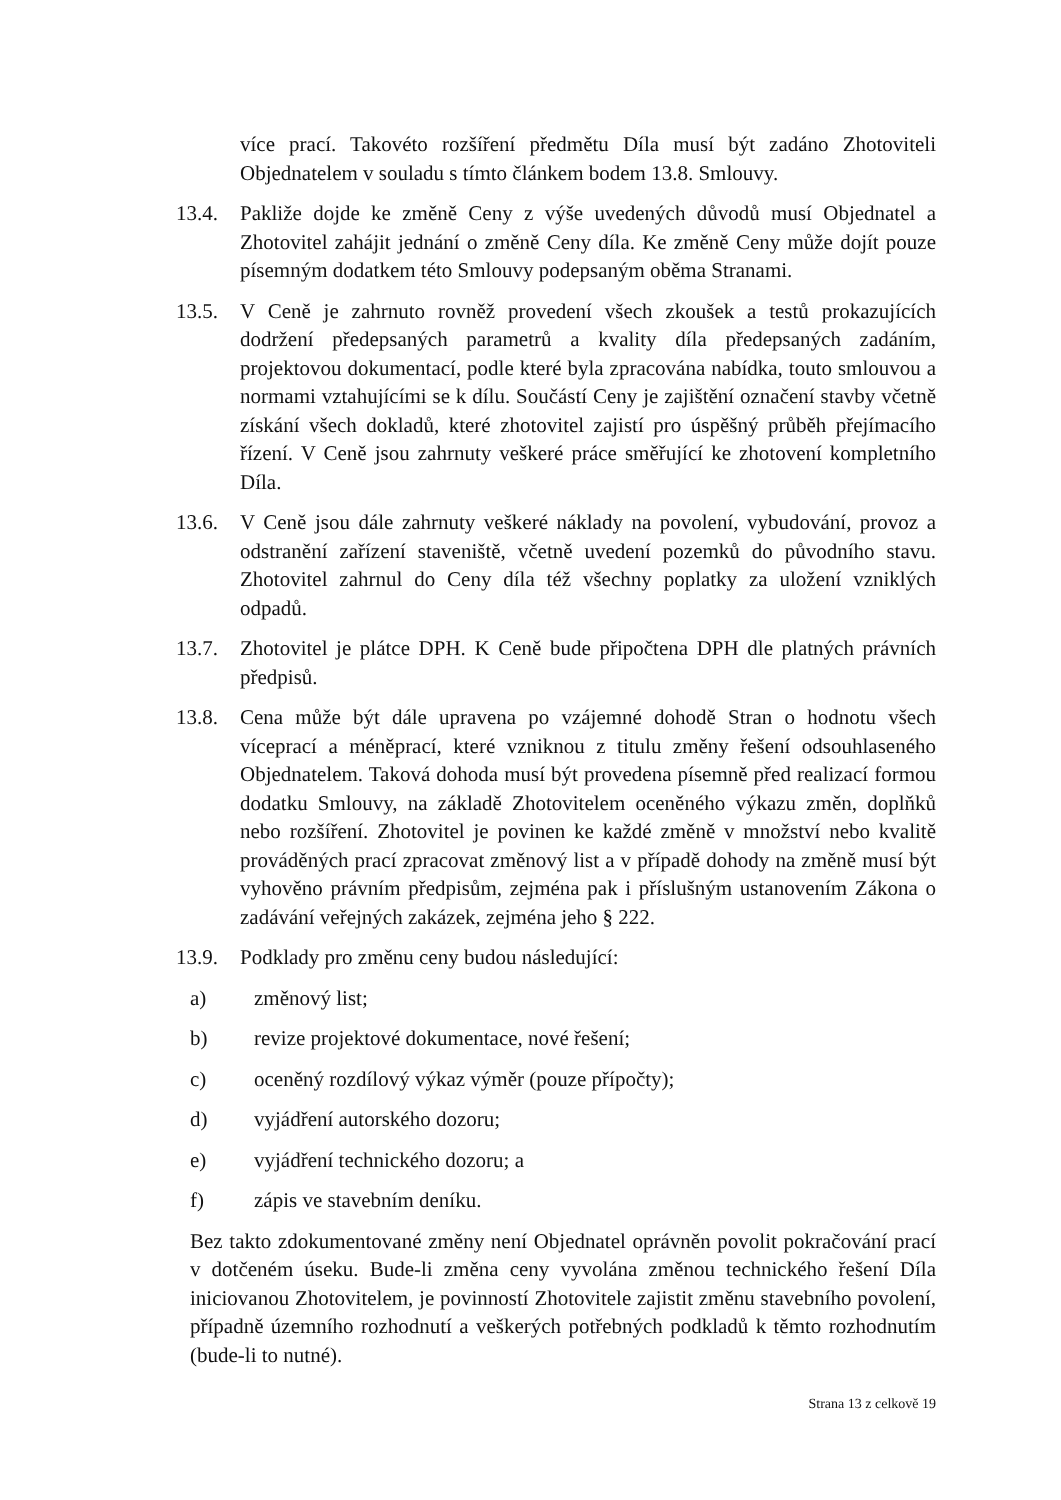více prací. Takovéto rozšíření předmětu Díla musí být zadáno Zhotoviteli Objednatelem v souladu s tímto článkem bodem 13.8. Smlouvy.
13.4. Pakliže dojde ke změně Ceny z výše uvedených důvodů musí Objednatel a Zhotovitel zahájit jednání o změně Ceny díla. Ke změně Ceny může dojít pouze písemným dodatkem této Smlouvy podepsaným oběma Stranami.
13.5. V Ceně je zahrnuto rovněž provedení všech zkoušek a testů prokazujících dodržení předepsaných parametrů a kvality díla předepsaných zadáním, projektovou dokumentací, podle které byla zpracována nabídka, touto smlouvou a normami vztahujícími se k dílu. Součástí Ceny je zajištění označení stavby včetně získání všech dokladů, které zhotovitel zajistí pro úspěšný průběh přejímacího řízení. V Ceně jsou zahrnuty veškeré práce směřující ke zhotovení kompletního Díla.
13.6. V Ceně jsou dále zahrnuty veškeré náklady na povolení, vybudování, provoz a odstranění zařízení staveniště, včetně uvedení pozemků do původního stavu. Zhotovitel zahrnul do Ceny díla též všechny poplatky za uložení vzniklých odpadů.
13.7. Zhotovitel je plátce DPH. K Ceně bude připočtena DPH dle platných právních předpisů.
13.8. Cena může být dále upravena po vzájemné dohodě Stran o hodnotu všech víceprací a méněprací, které vzniknou z titulu změny řešení odsouhlaseného Objednatelem. Taková dohoda musí být provedena písemně před realizací formou dodatku Smlouvy, na základě Zhotovitelem oceněného výkazu změn, doplňků nebo rozšíření. Zhotovitel je povinen ke každé změně v množství nebo kvalitě prováděných prací zpracovat změnový list a v případě dohody na změně musí být vyhověno právním předpisům, zejména pak i příslušným ustanovením Zákona o zadávání veřejných zakázek, zejména jeho § 222.
13.9. Podklady pro změnu ceny budou následující:
a) změnový list;
b) revize projektové dokumentace, nové řešení;
c) oceněný rozdílový výkaz výměr (pouze přípočty);
d) vyjádření autorského dozoru;
e) vyjádření technického dozoru; a
f) zápis ve stavebním deníku.
Bez takto zdokumentované změny není Objednatel oprávněn povolit pokračování prací v dotčeném úseku. Bude-li změna ceny vyvolána změnou technického řešení Díla iniciovanou Zhotovitelem, je povinností Zhotovitele zajistit změnu stavebního povolení, případně územního rozhodnutí a veškerých potřebných podkladů k těmto rozhodnutím (bude-li to nutné).
Strana 13 z celkově 19